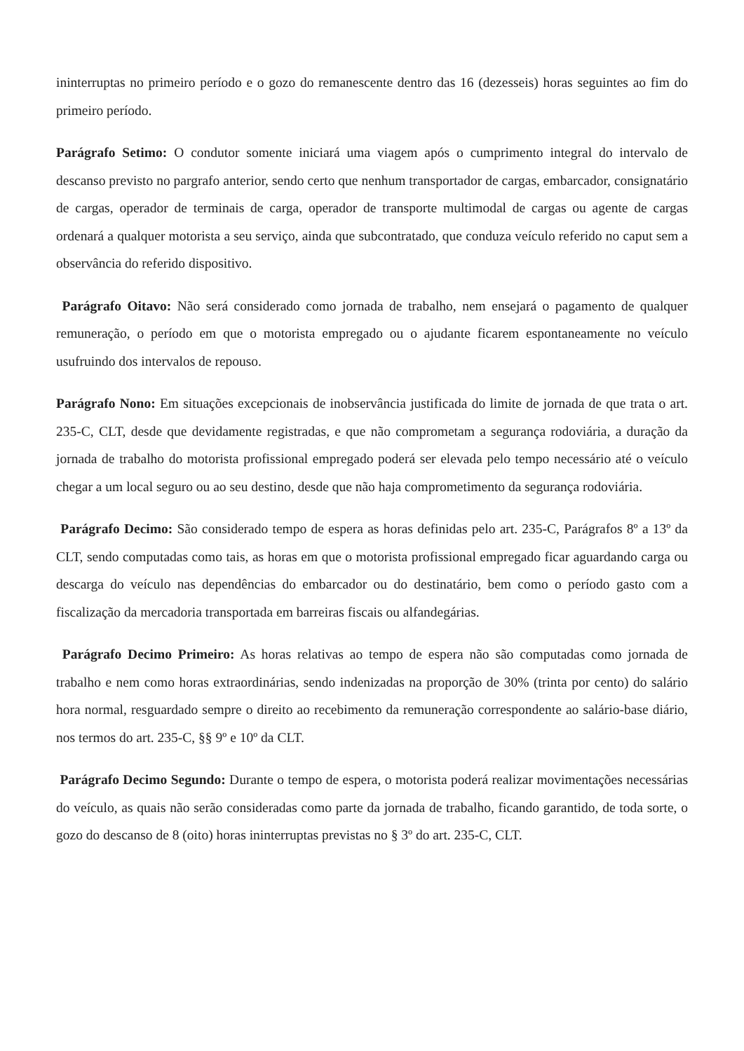ininterruptas no primeiro período e o gozo do remanescente dentro das 16 (dezesseis) horas seguintes ao fim do primeiro período.
Parágrafo Setimo: O condutor somente iniciará uma viagem após o cumprimento integral do intervalo de descanso previsto no pargrafo anterior, sendo certo que nenhum transportador de cargas, embarcador, consignatário de cargas, operador de terminais de carga, operador de transporte multimodal de cargas ou agente de cargas ordenará a qualquer motorista a seu serviço, ainda que subcontratado, que conduza veículo referido no caput sem a observância do referido dispositivo.
Parágrafo Oitavo: Não será considerado como jornada de trabalho, nem ensejará o pagamento de qualquer remuneração, o período em que o motorista empregado ou o ajudante ficarem espontaneamente no veículo usufruindo dos intervalos de repouso.
Parágrafo Nono: Em situações excepcionais de inobservância justificada do limite de jornada de que trata o art. 235-C, CLT, desde que devidamente registradas, e que não comprometam a segurança rodoviária, a duração da jornada de trabalho do motorista profissional empregado poderá ser elevada pelo tempo necessário até o veículo chegar a um local seguro ou ao seu destino, desde que não haja comprometimento da segurança rodoviária.
Parágrafo Decimo: São considerado tempo de espera as horas definidas pelo art. 235-C, Parágrafos 8º a 13º da CLT, sendo computadas como tais, as horas em que o motorista profissional empregado ficar aguardando carga ou descarga do veículo nas dependências do embarcador ou do destinatário, bem como o período gasto com a fiscalização da mercadoria transportada em barreiras fiscais ou alfandegárias.
Parágrafo Decimo Primeiro: As horas relativas ao tempo de espera não são computadas como jornada de trabalho e nem como horas extraordinárias, sendo indenizadas na proporção de 30% (trinta por cento) do salário hora normal, resguardado sempre o direito ao recebimento da remuneração correspondente ao salário-base diário, nos termos do art. 235-C, §§ 9º e 10º da CLT.
Parágrafo Decimo Segundo: Durante o tempo de espera, o motorista poderá realizar movimentações necessárias do veículo, as quais não serão consideradas como parte da jornada de trabalho, ficando garantido, de toda sorte, o gozo do descanso de 8 (oito) horas ininterruptas previstas no § 3º do art. 235-C, CLT.